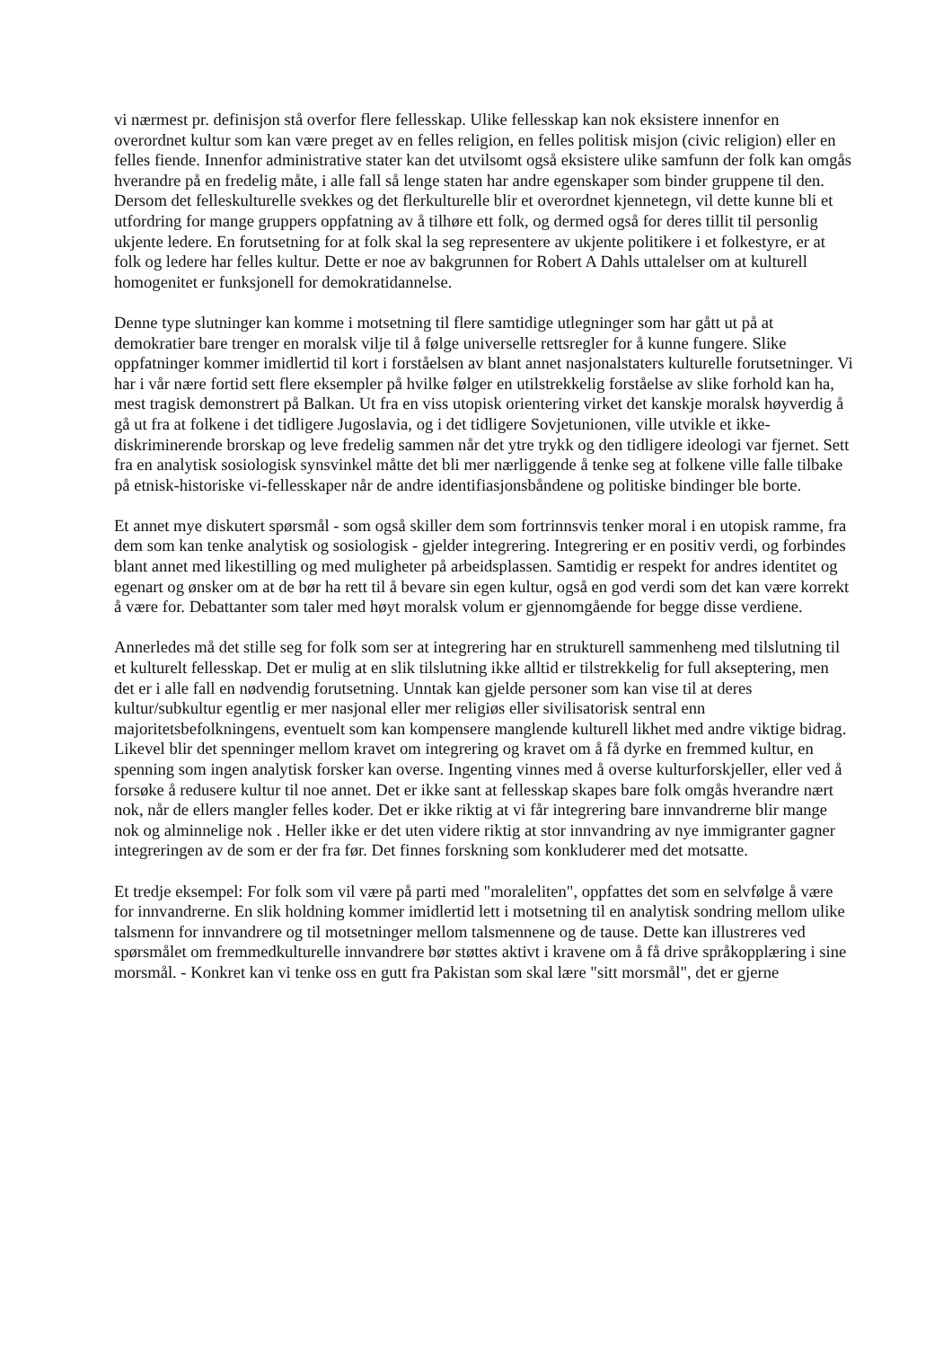vi nærmest pr. definisjon stå overfor flere fellesskap. Ulike fellesskap kan nok eksistere innenfor en overordnet kultur som kan være preget av en felles religion, en felles politisk misjon (civic religion) eller en felles fiende. Innenfor administrative stater kan det utvilsomt også eksistere ulike samfunn der folk kan omgås hverandre på en fredelig måte, i alle fall så lenge staten har andre egenskaper som binder gruppene til den. Dersom det felleskulturelle svekkes og det flerkulturelle blir et overordnet kjennetegn, vil dette kunne bli et utfordring for mange gruppers oppfatning av å tilhøre ett folk, og dermed også for deres tillit til personlig ukjente ledere. En forutsetning for at folk skal la seg representere av ukjente politikere i et folkestyre, er at folk og ledere har felles kultur. Dette er noe av bakgrunnen for Robert A Dahls uttalelser om at kulturell homogenitet er funksjonell for demokratidannelse.
Denne type slutninger kan komme i motsetning til flere samtidige utlegninger som har gått ut på at demokratier bare trenger en moralsk vilje til å følge universelle rettsregler for å kunne fungere. Slike oppfatninger kommer imidlertid til kort i forståelsen av blant annet nasjonalstaters kulturelle forutsetninger. Vi har i vår nære fortid sett flere eksempler på hvilke følger en utilstrekkelig forståelse av slike forhold kan ha, mest tragisk demonstrert på Balkan. Ut fra en viss utopisk orientering virket det kanskje moralsk høyverdig å gå ut fra at folkene i det tidligere Jugoslavia, og i det tidligere Sovjetunionen, ville utvikle et ikke-diskriminerende brorskap og leve fredelig sammen når det ytre trykk og den tidligere ideologi var fjernet. Sett fra en analytisk sosiologisk synsvinkel måtte det bli mer nærliggende å tenke seg at folkene ville falle tilbake på etnisk-historiske vi-fellesskaper når de andre identifiasjonsbåndene og politiske bindinger ble borte.
Et annet mye diskutert spørsmål - som også skiller dem som fortrinnsvis tenker moral i en utopisk ramme, fra dem som kan tenke analytisk og sosiologisk - gjelder integrering. Integrering er en positiv verdi, og forbindes blant annet med likestilling og med muligheter på arbeidsplassen. Samtidig er respekt for andres identitet og egenart og ønsker om at de bør ha rett til å bevare sin egen kultur, også en god verdi som det kan være korrekt å være for. Debattanter som taler med høyt moralsk volum er gjennomgående for begge disse verdiene.
Annerledes må det stille seg for folk som ser at integrering har en strukturell sammenheng med tilslutning til et kulturelt fellesskap. Det er mulig at en slik tilslutning ikke alltid er tilstrekkelig for full akseptering, men det er i alle fall en nødvendig forutsetning. Unntak kan gjelde personer som kan vise til at deres kultur/subkultur egentlig er mer nasjonal eller mer religiøs eller sivilisatorisk sentral enn majoritetsbefolkningens, eventuelt som kan kompensere manglende kulturell likhet med andre viktige bidrag. Likevel blir det spenninger mellom kravet om integrering og kravet om å få dyrke en fremmed kultur, en spenning som ingen analytisk forsker kan overse. Ingenting vinnes med å overse kulturforskjeller, eller ved å forsøke å redusere kultur til noe annet. Det er ikke sant at fellesskap skapes bare folk omgås hverandre nært nok, når de ellers mangler felles koder. Det er ikke riktig at vi får integrering bare innvandrerne blir mange nok og alminnelige nok . Heller ikke er det uten videre riktig at stor innvandring av nye immigranter gagner integreringen av de som er der fra før. Det finnes forskning som konkluderer med det motsatte.
Et tredje eksempel: For folk som vil være på parti med "moraleliten", oppfattes det som en selvfølge å være for innvandrerne. En slik holdning kommer imidlertid lett i motsetning til en analytisk sondring mellom ulike talsmenn for innvandrere og til motsetninger mellom talsmennene og de tause. Dette kan illustreres ved spørsmålet om fremmedkulturelle innvandrere bør støttes aktivt i kravene om å få drive språkopplæring i sine morsmål. - Konkret kan vi tenke oss en gutt fra Pakistan som skal lære "sitt morsmål", det er gjerne